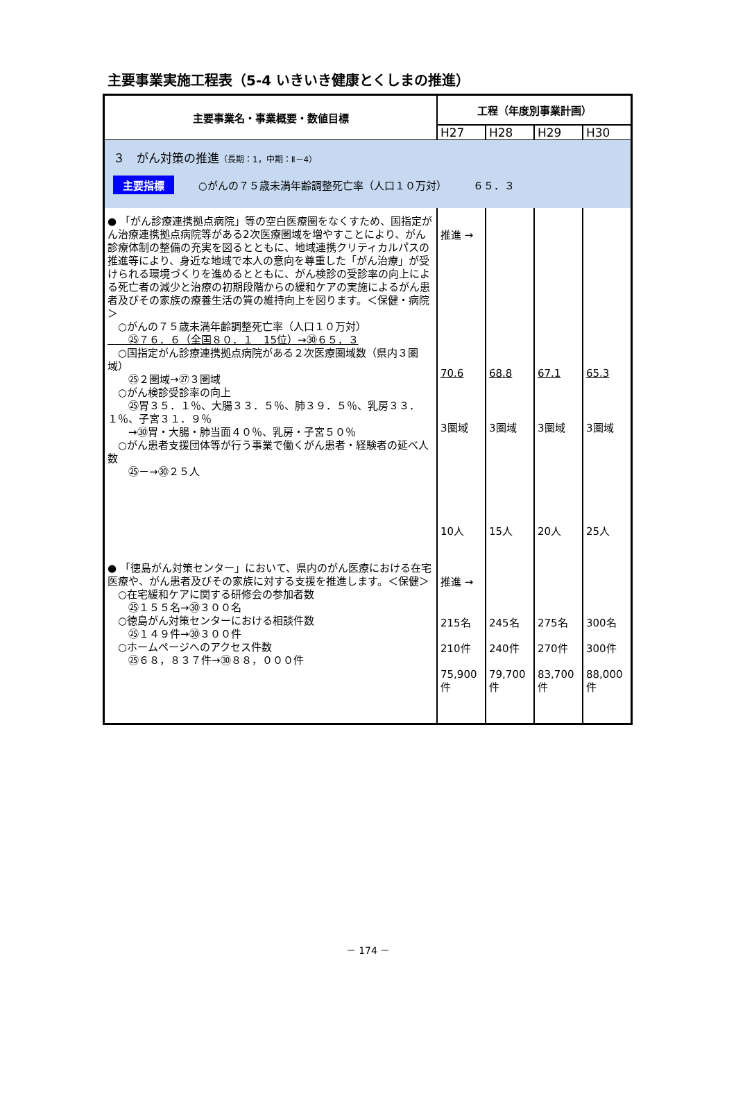主要事業実施工程表（5-4 いきいき健康とくしまの推進）
| 主要事業名・事業概要・数値目標 | 工程（年度別事業計画） | | | |
| --- | --- | --- | --- | --- |
| | H27 | H28 | H29 | H30 |
| ３ がん対策の推進 （長期：1，中期：Ⅱ－4） 主要指標 ○がんの７５歳未満年齢調整死亡率（人口１０万対） ６５．３ | | | | |
| ● 「がん診療連携拠点病院」等の空白医療圏をなくすため、国指定がん治療連携拠点病院等がある2次医療圏域を増やすことにより、がん診療体制の整備の充実を図るとともに、地域連携クリティカルパスの推進等により、身近な地域で本人の意向を尊重した「がん治療」が受けられる環境づくりを進めるとともに、がん検診の受診率の向上による死亡者の減少と治療の初期段階からの緩和ケアの実施によるがん患者及びその家族の療養生活の質の維持向上を図ります。＜保健・病院＞ ○がんの７５歳未満年齢調整死亡率（人口１０万対） ㉕７６．６（全国８０．１ 15位）→㉚６５．３ ○国指定がん診療連携拠点病院がある２次医療圏域数（県内３圏域） ㉕２圏域→㉗３圏域 ○がん検診受診率の向上 ㉕胃３５．１％、大腸３３．５％、肺３９．５％、乳房３３．１％、子宮３１．９％ →㉚胃・大腸・肺当面４０％、乳房・子宮５０％ ○がん患者支援団体等が行う事業で働くがん患者・経験者の延べ人数 ㉕－→㉚２５人 | 推進 → 70.6 3圏域 10人 | 68.8 3圏域 15人 | 67.1 3圏域 20人 | 65.3 3圏域 25人 |
| ● 「徳島がん対策センター」において、県内のがん医療における在宅医療や、がん患者及びその家族に対する支援を推進します。＜保健＞ ○在宅緩和ケアに関する研修会の参加者数 ㉕１５５名→㉚３００名 ○徳島がん対策センターにおける相談件数 ㉕１４９件→㉚３００件 ○ホームページへのアクセス件数 ㉕６８，８３７件→㉚８８，０００件 | 推進 → 215名 210件 75,900件 | 245名 240件 79,700件 | 275名 270件 83,700件 | 300名 300件 88,000件 |
－ 174 －